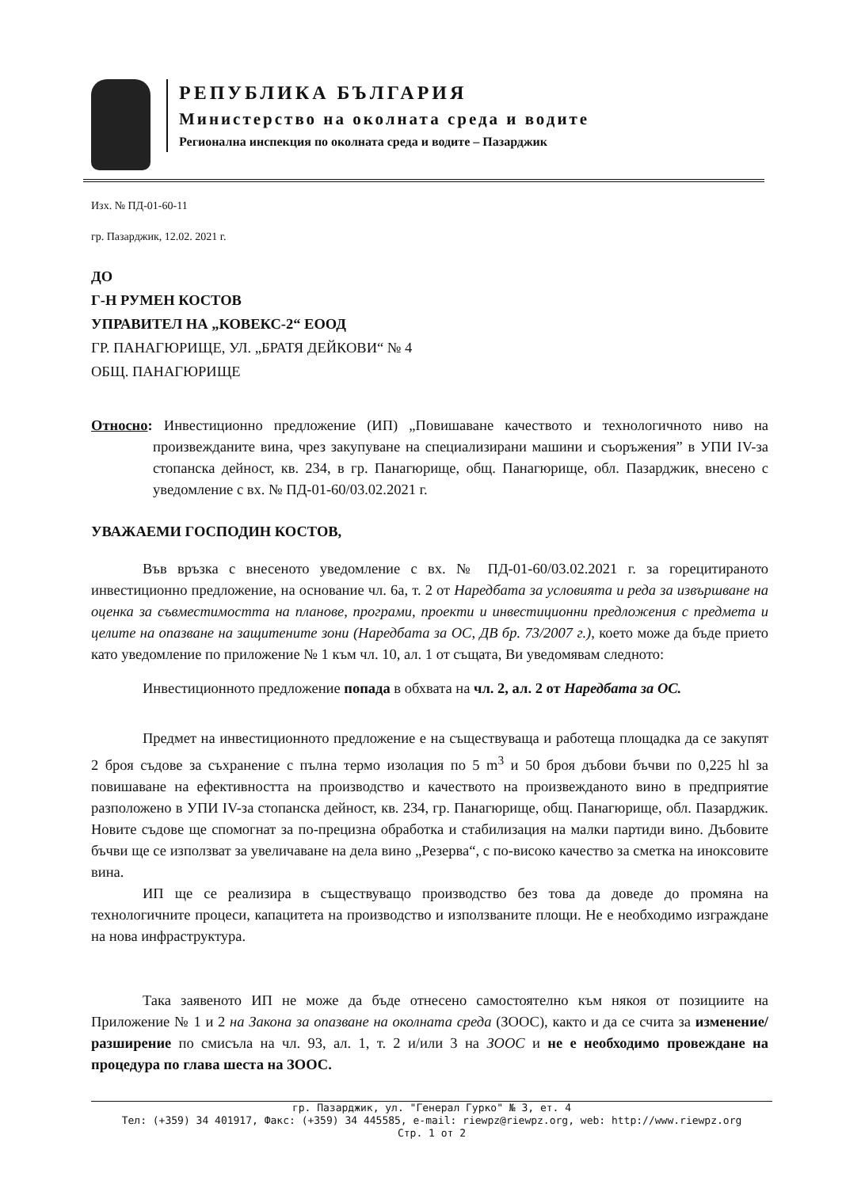РЕПУБЛИКА БЪЛГАРИЯ
Министерство на околната среда и водите
Регионална инспекция по околната среда и водите – Пазарджик
Изх. № ПД-01-60-11
гр. Пазарджик, 12.02. 2021 г.
ДО
Г-Н РУМЕН КОСТОВ
УПРАВИТЕЛ НА „КОВЕКС-2“ ЕООД
ГР. ПАНАГЮРИЩЕ, УЛ. „БРАТЯ ДЕЙКОВИ“ № 4
ОБЩ. ПАНАГЮРИЩЕ
Относно: Инвестиционно предложение (ИП) „Повишаване качеството и технологичното ниво на произвежданите вина, чрез закупуване на специализирани машини и съоръжения” в УПИ IV-за стопанска дейност, кв. 234, в гр. Панагюрище, общ. Панагюрище, обл. Пазарджик, внесено с уведомление с вх. № ПД-01-60/03.02.2021 г.
УВАЖАЕМИ ГОСПОДИН КОСТОВ,
Във връзка с внесеното уведомление с вх. № ПД-01-60/03.02.2021 г. за горецитираното инвестиционно предложение, на основание чл. 6а, т. 2 от Наредбата за условията и реда за извършване на оценка за съвместимостта на планове, програми, проекти и инвестиционни предложения с предмета и целите на опазване на защитените зони (Наредбата за ОС, ДВ бр. 73/2007 г.), което може да бъде прието като уведомление по приложение № 1 към чл. 10, ал. 1 от същата, Ви уведомявам следното:
Инвестиционното предложение попада в обхвата на чл. 2, ал. 2 от Наредбата за ОС.
Предмет на инвестиционното предложение е на съществуваща и работеща площадка да се закупят 2 броя съдове за съхранение с пълна термо изолация по 5 m<sup>3</sup> и 50 броя дъбови бъчви по 0,225 hl за повишаване на ефективността на производство и качеството на произвежданото вино в предприятие разположено в УПИ IV-за стопанска дейност, кв. 234, гр. Панагюрище, общ. Панагюрище, обл. Пазарджик. Новите съдове ще спомогнат за по-прецизна обработка и стабилизация на малки партиди вино. Дъбовите бъчви ще се използват за увеличаване на дела вино „Резерва“, с по-високо качество за сметка на иноксовите вина.
ИП ще се реализира в съществуващо производство без това да доведе до промяна на технологичните процеси, капацитета на производство и използваните площи. Не е необходимо изграждане на нова инфраструктура.
Така заявеното ИП не може да бъде отнесено самостоятелно към някоя от позициите на Приложение № 1 и 2 на Закона за опазване на околната среда (ЗООС), както и да се счита за изменение/разширение по смисъла на чл. 93, ал. 1, т. 2 и/или 3 на ЗООС и не е необходимо провеждане на процедура по глава шеста на ЗООС.
гр. Пазарджик, ул. "Генерал Гурко" № 3, ет. 4
Тел: (+359) 34 401917, Факс: (+359) 34 445585, e-mail: riewpz@riewpz.org, web: http://www.riewpz.org
Стр. 1 от 2